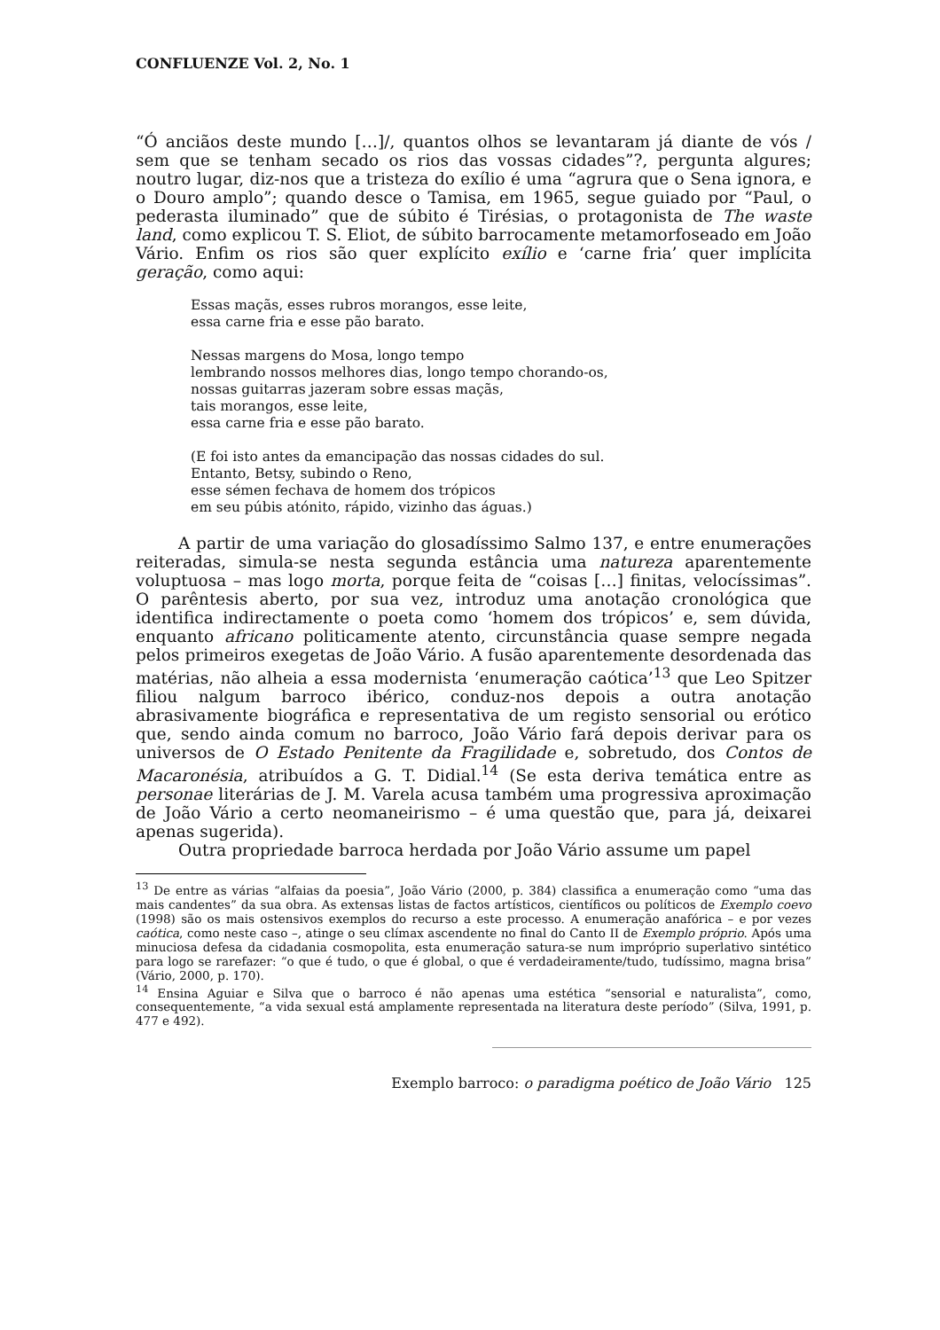CONFLUENZE Vol. 2, No. 1
“Ó anciãos deste mundo […]/, quantos olhos se levantaram já diante de vós / sem que se tenham secado os rios das vossas cidades”?, pergunta algures; noutro lugar, diz-nos que a tristeza do exílio é uma “agrura que o Sena ignora, e o Douro amplo”; quando desce o Tamisa, em 1965, segue guiado por “Paul, o pederasta iluminado” que de súbito é Tirésias, o protagonista de The waste land, como explicou T. S. Eliot, de súbito barrocamente metamorfoseado em João Vário. Enfim os rios são quer explícito exílio e ‘carne fria’ quer implícita geração, como aqui:
Essas maçãs, esses rubros morangos, esse leite,
essa carne fria e esse pão barato.
Nessas margens do Mosa, longo tempo
lembrando nossos melhores dias, longo tempo chorando-os,
nossas guitarras jazeram sobre essas maçãs,
tais morangos, esse leite,
essa carne fria e esse pão barato.
(E foi isto antes da emancipação das nossas cidades do sul.
Entanto, Betsy, subindo o Reno,
esse sémen fechava de homem dos trópicos
em seu púbis atónito, rápido, vizinho das águas.)
A partir de uma variação do glosadíssimo Salmo 137, e entre enumerações reiteradas, simula-se nesta segunda estância uma natureza aparentemente voluptuosa – mas logo morta, porque feita de “coisas […] finitas, velocíssimas”. O parêntesis aberto, por sua vez, introduz uma anotação cronológica que identifica indirectamente o poeta como ‘homem dos trópicos’ e, sem dúvida, enquanto africano politicamente atento, circunstância quase sempre negada pelos primeiros exegetas de João Vário. A fusão aparentemente desordenada das matérias, não alheia a essa modernista ‘enumeração caótica’<sup>13</sup> que Leo Spitzer filiou nalgum barroco ibérico, conduz-nos depois a outra anotação abrasivamente biográfica e representativa de um registo sensorial ou erótico que, sendo ainda comum no barroco, João Vário fará depois derivar para os universos de O Estado Penitente da Fragilidade e, sobretudo, dos Contos de Macaronésia, atribuídos a G. T. Didial.<sup>14</sup> (Se esta deriva temática entre as personae literárias de J. M. Varela acusa também uma progressiva aproximação de João Vário a certo neomaneirismo – é uma questão que, para já, deixarei apenas sugerida).
Outra propriedade barroca herdada por João Vário assume um papel
<sup>13</sup> De entre as várias “alfaias da poesia”, João Vário (2000, p. 384) classifica a enumeração como “uma das mais candentes” da sua obra. As extensas listas de factos artísticos, científicos ou políticos de Exemplo coevo (1998) são os mais ostensivos exemplos do recurso a este processo. A enumeração anafórica – e por vezes caótica, como neste caso –, atinge o seu clímax ascendente no final do Canto II de Exemplo próprio. Após uma minuciosa defesa da cidadania cosmopolita, esta enumeração satura-se num impróprio superlativo sintético para logo se rarefazer: “o que é tudo, o que é global, o que é verdadeiramente/tudo, tudíssimo, magna brisa” (Vário, 2000, p. 170).
<sup>14</sup> Ensina Aguiar e Silva que o barroco é não apenas uma estética “sensorial e naturalista”, como, consequentemente, “a vida sexual está amplamente representada na literatura deste período” (Silva, 1991, p. 477 e 492).
Exemplo barroco: o paradigma poético de João Vário 125